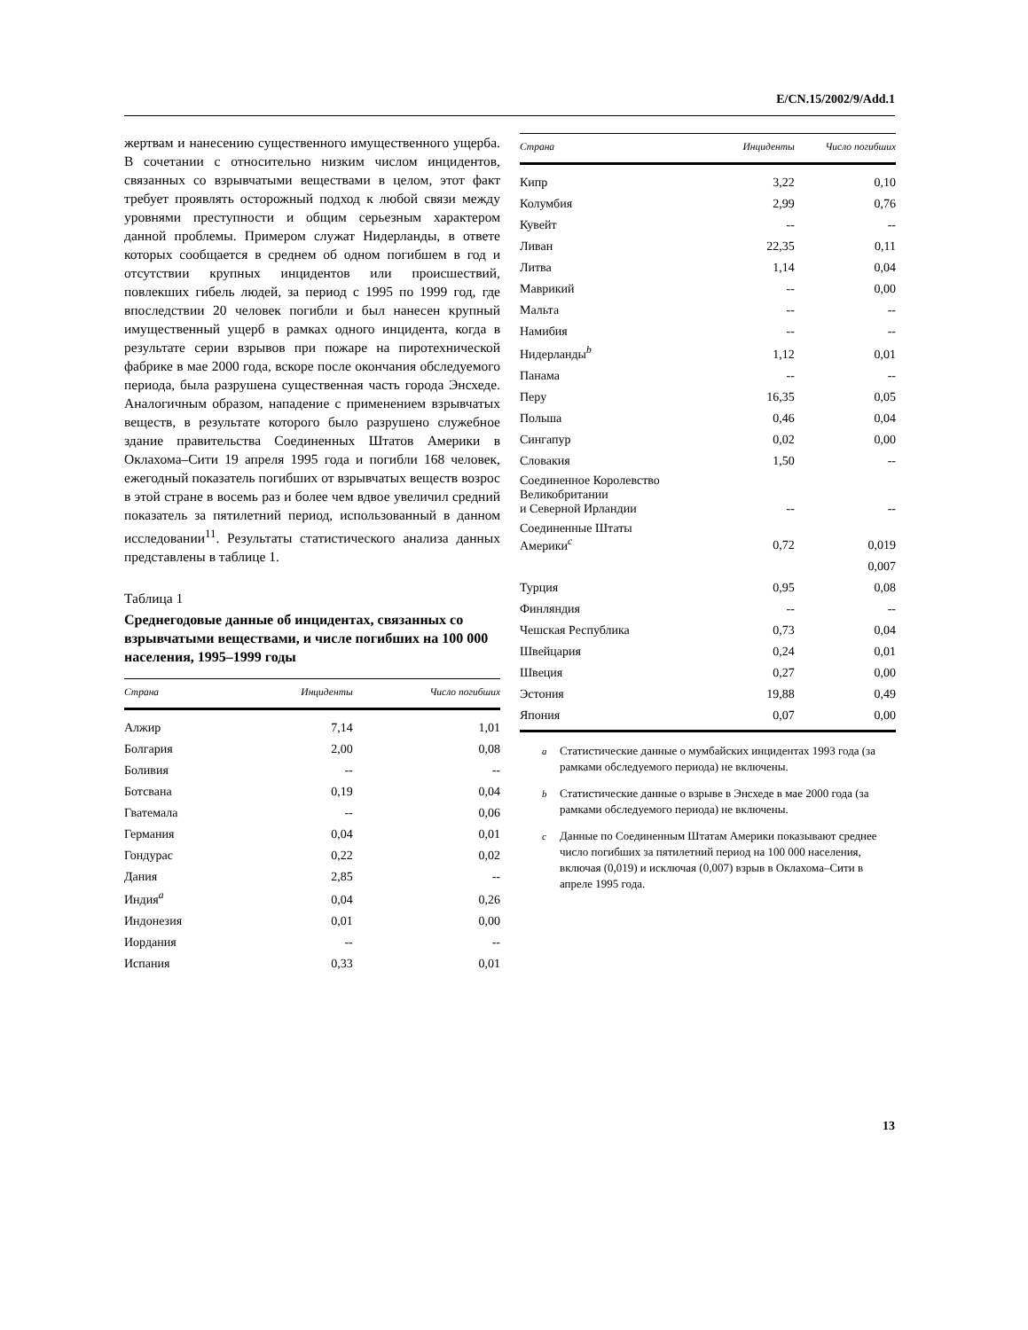E/CN.15/2002/9/Add.1
жертвам и нанесению существенного имущественного ущерба. В сочетании с относительно низким числом инцидентов, связанных со взрывчатыми веществами в целом, этот факт требует проявлять осторожный подход к любой связи между уровнями преступности и общим серьезным характером данной проблемы. Примером служат Нидерланды, в ответе которых сообщается в среднем об одном погибшем в год и отсутствии крупных инцидентов или происшествий, повлекших гибель людей, за период с 1995 по 1999 год, где впоследствии 20 человек погибли и был нанесен крупный имущественный ущерб в рамках одного инцидента, когда в результате серии взрывов при пожаре на пиротехнической фабрике в мае 2000 года, вскоре после окончания обследуемого периода, была разрушена существенная часть города Энсхеде. Аналогичным образом, нападение с применением взрывчатых веществ, в результате которого было разрушено служебное здание правительства Соединенных Штатов Америки в Оклахома–Сити 19 апреля 1995 года и погибли 168 человек, ежегодный показатель погибших от взрывчатых веществ возрос в этой стране в восемь раз и более чем вдвое увеличил средний показатель за пятилетний период, использованный в данном исследовании<sup>11</sup>. Результаты статистического анализа данных представлены в таблице 1.
Таблица 1
Среднегодовые данные об инцидентах, связанных со взрывчатыми веществами, и числе погибших на 100 000 населения, 1995–1999 годы
| Страна | Инциденты | Число погибших |
| --- | --- | --- |
| Алжир | 7,14 | 1,01 |
| Болгария | 2,00 | 0,08 |
| Боливия | -- | -- |
| Ботсвана | 0,19 | 0,04 |
| Гватемала | -- | 0,06 |
| Германия | 0,04 | 0,01 |
| Гондурас | 0,22 | 0,02 |
| Дания | 2,85 | -- |
| Индия<sup>a</sup> | 0,04 | 0,26 |
| Индонезия | 0,01 | 0,00 |
| Иордания | -- | -- |
| Испания | 0,33 | 0,01 |
| Страна | Инциденты | Число погибших |
| --- | --- | --- |
| Кипр | 3,22 | 0,10 |
| Колумбия | 2,99 | 0,76 |
| Кувейт | -- | -- |
| Ливан | 22,35 | 0,11 |
| Литва | 1,14 | 0,04 |
| Маврикий | -- | 0,00 |
| Мальта | -- | -- |
| Намибия | -- | -- |
| Нидерланды<sup>b</sup> | 1,12 | 0,01 |
| Панама | -- | -- |
| Перу | 16,35 | 0,05 |
| Польша | 0,46 | 0,04 |
| Сингапур | 0,02 | 0,00 |
| Словакия | 1,50 | -- |
| Соединенное Королевство Великобритании и Северной Ирландии | -- | -- |
| Соединенные Штаты Америки<sup>c</sup> | 0,72 | 0,019 |
| | | 0,007 |
| Турция | 0,95 | 0,08 |
| Финляндия | -- | -- |
| Чешская Республика | 0,73 | 0,04 |
| Швейцария | 0,24 | 0,01 |
| Швеция | 0,27 | 0,00 |
| Эстония | 19,88 | 0,49 |
| Япония | 0,07 | 0,00 |
<sup>a</sup> Статистические данные о мумбайских инцидентах 1993 года (за рамками обследуемого периода) не включены.
<sup>b</sup> Статистические данные о взрыве в Энсхеде в мае 2000 года (за рамками обследуемого периода) не включены.
<sup>c</sup> Данные по Соединенным Штатам Америки показывают среднее число погибших за пятилетний период на 100 000 населения, включая (0,019) и исключая (0,007) взрыв в Оклахома–Сити в апреле 1995 года.
13